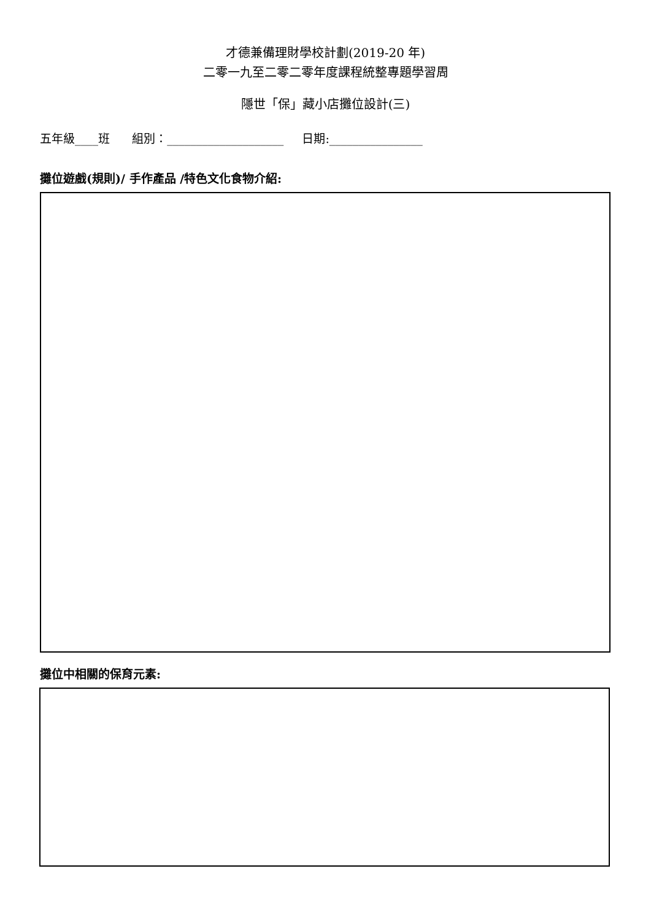才德兼備理財學校計劃(2019-20 年)
二零一九至二零二零年度課程統整專題學習周
隱世「保」藏小店攤位設計(三)
五年級____班 組別：____________________ 日期:________________
攤位遊戲(規則)/ 手作產品 /特色文化食物介紹:
攤位中相關的保育元素: